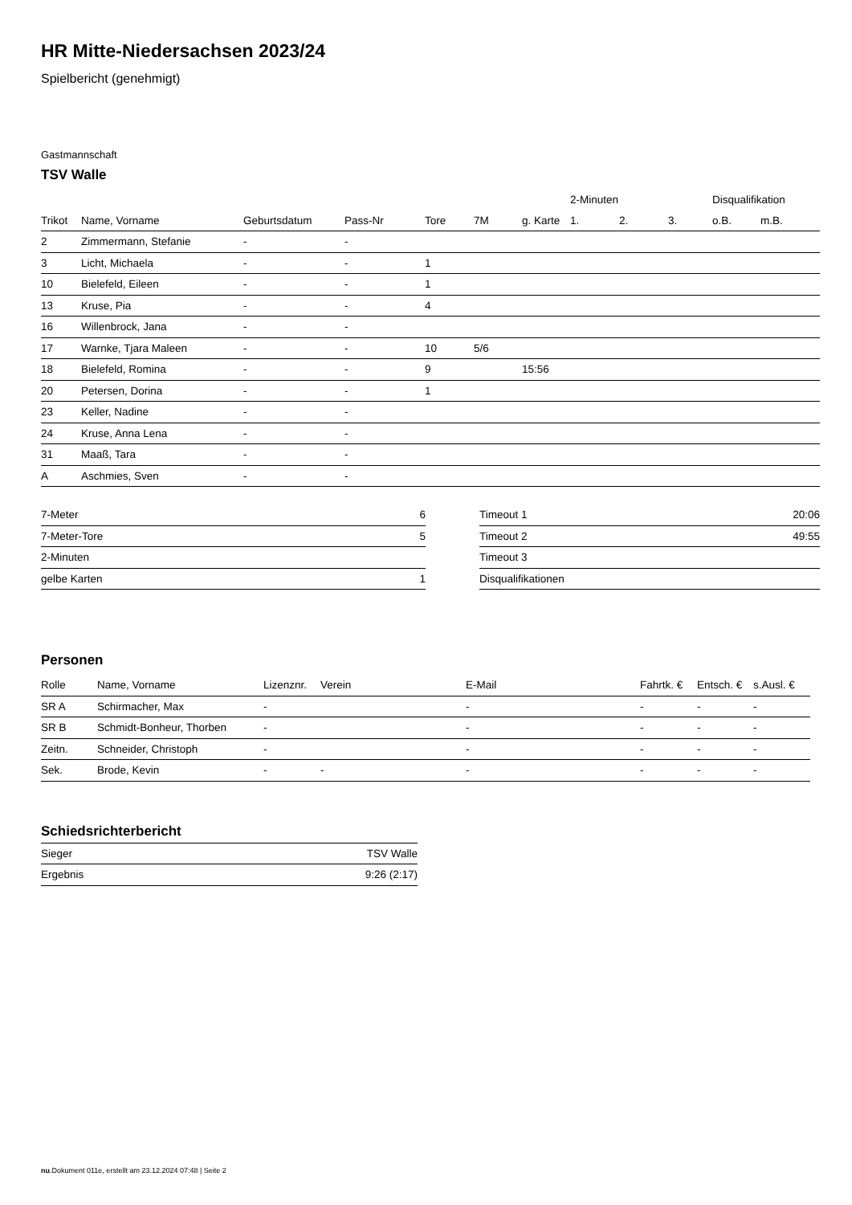HR Mitte-Niedersachsen 2023/24
Spielbericht (genehmigt)
Gastmannschaft
TSV Walle
| | | | | | | | 2-Minuten | | | Disqualifikation | |
| --- | --- | --- | --- | --- | --- | --- | --- | --- | --- | --- | --- |
| Trikot | Name, Vorname | Geburtsdatum | Pass-Nr | Tore | 7M | g. Karte | 1. | 2. | 3. | o.B. | m.B. |
| 2 | Zimmermann, Stefanie | - | - | | | | | | | | |
| 3 | Licht, Michaela | - | - | 1 | | | | | | | |
| 10 | Bielefeld, Eileen | - | - | 1 | | | | | | | |
| 13 | Kruse, Pia | - | - | 4 | | | | | | | |
| 16 | Willenbrock, Jana | - | - | | | | | | | | |
| 17 | Warnke, Tjara Maleen | - | - | 10 | 5/6 | | | | | | |
| 18 | Bielefeld, Romina | - | - | 9 | | 15:56 | | | | | |
| 20 | Petersen, Dorina | - | - | 1 | | | | | | | |
| 23 | Keller, Nadine | - | - | | | | | | | | |
| 24 | Kruse, Anna Lena | - | - | | | | | | | | |
| 31 | Maaß, Tara | - | - | | | | | | | | |
| A | Aschmies, Sven | - | - | | | | | | | | |
| 7-Meter | 6 |
| 7-Meter-Tore | 5 |
| 2-Minuten | |
| gelbe Karten | 1 |
| Timeout 1 | 20:06 |
| Timeout 2 | 49:55 |
| Timeout 3 | |
| Disqualifikationen | |
Personen
| Rolle | Name, Vorname | Lizenznr. | Verein | E-Mail | Fahrtk. € | Entsch. € | s.Ausl. € |
| --- | --- | --- | --- | --- | --- | --- | --- |
| SR A | Schirmacher, Max | - | | - | - | - | - |
| SR B | Schmidt-Bonheur, Thorben | - | | - | - | - | - |
| Zeitn. | Schneider, Christoph | - | | - | - | - | - |
| Sek. | Brode, Kevin | - | - | - | - | - | - |
Schiedsrichterbericht
| Sieger | TSV Walle |
| Ergebnis | 9:26 (2:17) |
nu.Dokument 011e, erstellt am 23.12.2024 07:48 | Seite 2